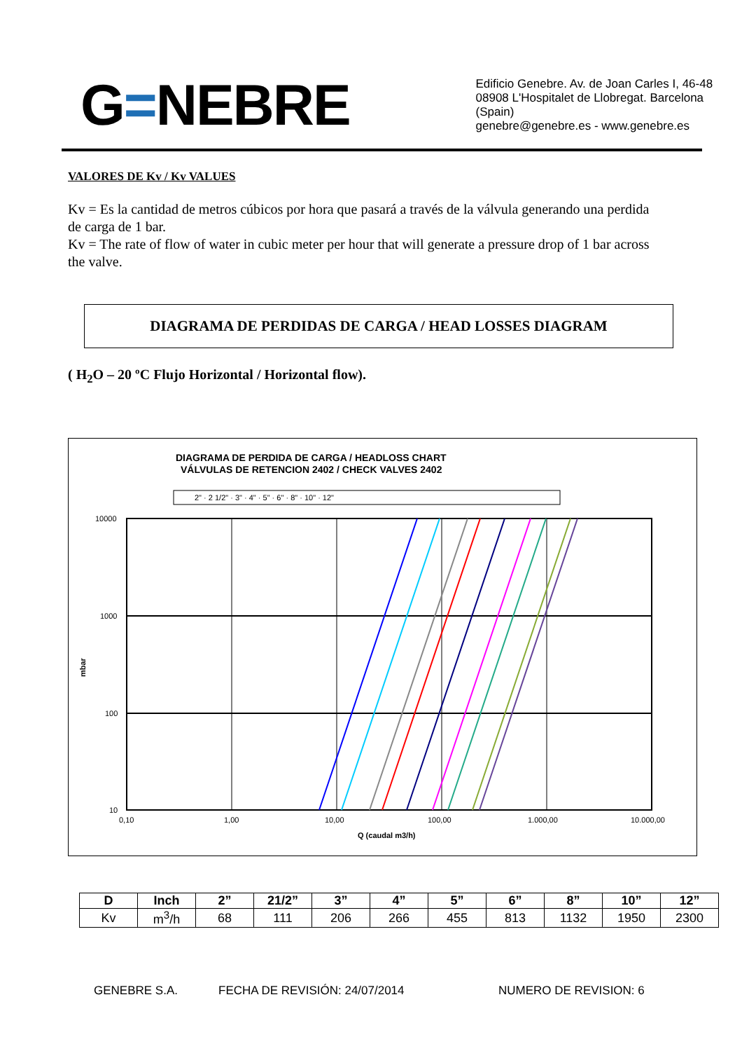G=NEBRE
Edificio Genebre. Av. de Joan Carles I, 46-48
08908 L'Hospitalet de Llobregat. Barcelona (Spain)
genebre@genebre.es - www.genebre.es
VALORES DE Kv / Kv VALUES
Kv = Es la cantidad de metros cúbicos por hora que pasará a través de la válvula generando una perdida de carga de 1 bar.
Kv = The rate of flow of water in cubic meter per hour that will generate a pressure drop of 1 bar across the valve.
DIAGRAMA DE PERDIDAS DE CARGA / HEAD LOSSES DIAGRAM
( H<sub>2</sub>O – 20 ºC Flujo Horizontal / Horizontal flow).
DIAGRAMA DE PERDIDA DE CARGA / HEADLOSS CHART
VÁLVULAS DE RETENCION 2402 / CHECK VALVES 2402
2" · 2 1/2" · 3" · 4" · 5" · 6" · 8" · 10" · 12"
10000
1000
100
10
mbar
0,10
1,00
10,00
100,00
1.000,00
10.000,00
Q (caudal m3/h)
| D | Inch | 2” | 21/2” | 3” | 4” | 5” | 6” | 8” | 10” | 12” |
| --- | --- | --- | --- | --- | --- | --- | --- | --- | --- | --- |
| Kv | m<sup>3</sup>/h | 68 | 111 | 206 | 266 | 455 | 813 | 1132 | 1950 | 2300 |
GENEBRE S.A. FECHA DE REVISIÓN: 24/07/2014 NUMERO DE REVISION: 6